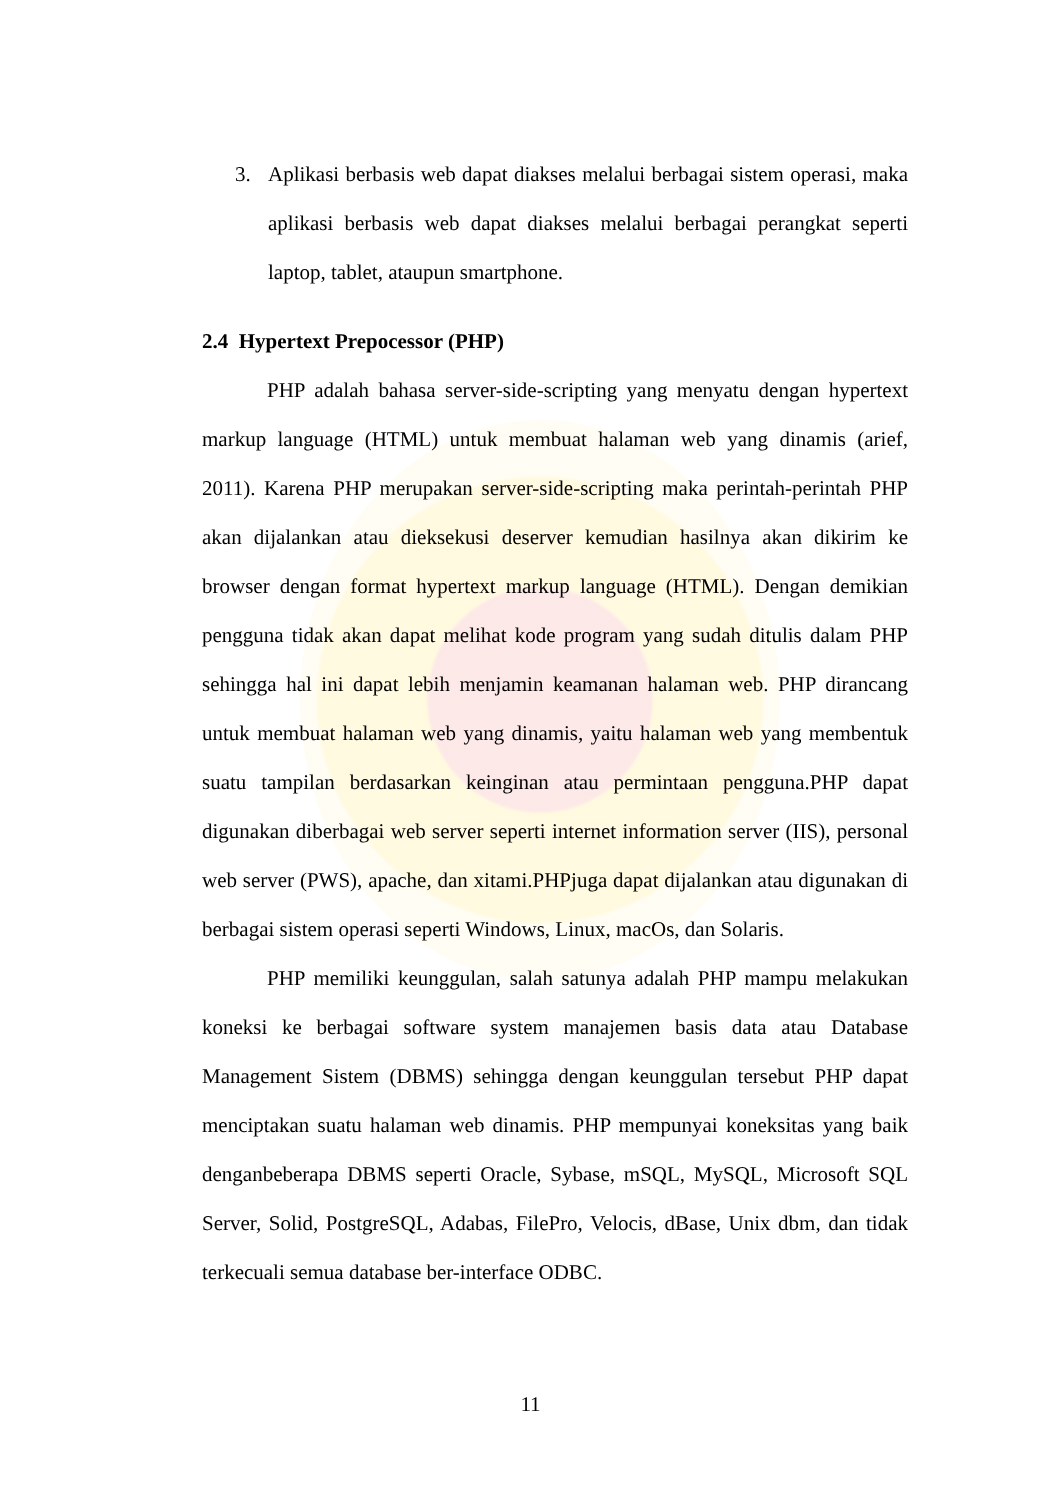3. Aplikasi berbasis web dapat diakses melalui berbagai sistem operasi, maka aplikasi berbasis web dapat diakses melalui berbagai perangkat seperti laptop, tablet, ataupun smartphone.
2.4 Hypertext Prepocessor (PHP)
PHP adalah bahasa server-side-scripting yang menyatu dengan hypertext markup language (HTML) untuk membuat halaman web yang dinamis (arief, 2011). Karena PHP merupakan server-side-scripting maka perintah-perintah PHP akan dijalankan atau dieksekusi deserver kemudian hasilnya akan dikirim ke browser dengan format hypertext markup language (HTML). Dengan demikian pengguna tidak akan dapat melihat kode program yang sudah ditulis dalam PHP sehingga hal ini dapat lebih menjamin keamanan halaman web. PHP dirancang untuk membuat halaman web yang dinamis, yaitu halaman web yang membentuk suatu tampilan berdasarkan keinginan atau permintaan pengguna.PHP dapat digunakan diberbagai web server seperti internet information server (IIS), personal web server (PWS), apache, dan xitami.PHPjuga dapat dijalankan atau digunakan di berbagai sistem operasi seperti Windows, Linux, macOs, dan Solaris.
PHP memiliki keunggulan, salah satunya adalah PHP mampu melakukan koneksi ke berbagai software system manajemen basis data atau Database Management Sistem (DBMS) sehingga dengan keunggulan tersebut PHP dapat menciptakan suatu halaman web dinamis. PHP mempunyai koneksitas yang baik denganbeberapa DBMS seperti Oracle, Sybase, mSQL, MySQL, Microsoft SQL Server, Solid, PostgreSQL, Adabas, FilePro, Velocis, dBase, Unix dbm, dan tidak terkecuali semua database ber-interface ODBC.
11